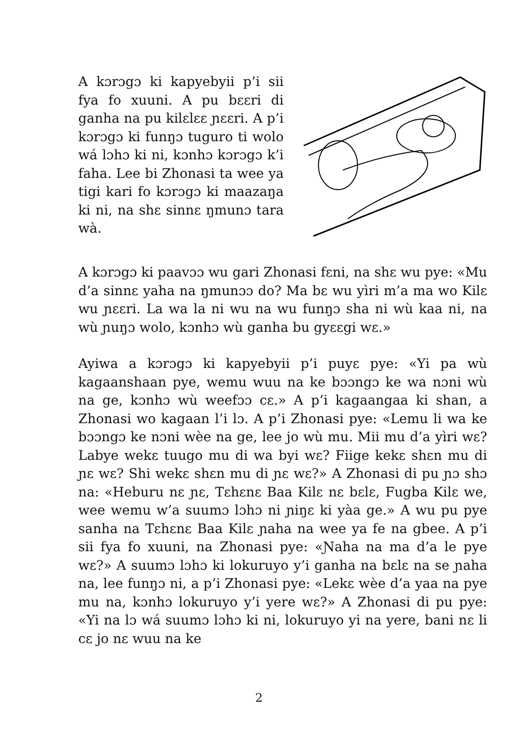A kɔrɔgɔ ki kapyebyii p’i sii fya fo xuuni. A pu bɛɛri di ganha na pu kilɛlɛɛ ɲɛɛri. A p’i kɔrɔgɔ ki funŋɔ tuguro ti wolo wá lɔhɔ ki ni, kɔnhɔ kɔrɔgɔ k’i faha. Lee bi Zhonasi ta wee ya tigi kari fo kɔrɔgɔ ki maazaŋa ki ni, na shɛ sinnɛ ŋmunɔ tara wà.
A kɔrɔgɔ ki paavɔɔ wu gari Zhonasi fɛni, na shɛ wu pye: «Mu d’a sinnɛ yaha na ŋmunɔɔ do? Ma bɛ wu yìri m’a ma wo Kilɛ wu ɲɛɛri. La wa la ni wu na wu funŋɔ sha ni wù kaa ni, na wù ɲuŋɔ wolo, kɔnhɔ wù ganha bu gyɛɛgi wɛ.»
Ayiwa a kɔrɔgɔ ki kapyebyii p’i puyɛ pye: «Yi pa wù kagaanshaan pye, wemu wuu na ke bɔɔngɔ ke wa nɔni wù na ge, kɔnhɔ wù weefɔɔ cɛ.» A p’i kagaangaa ki shan, a Zhonasi wo kagaan l’i lɔ. A p’i Zhonasi pye: «Lemu li wa ke bɔɔngɔ ke nɔni wèe na ge, lee jo wù mu. Mii mu d’a yìri wɛ? Labye wekɛ tuugo mu di wa byi wɛ? Fiige kekɛ shɛn mu di ɲɛ wɛ? Shi wekɛ shɛn mu di ɲɛ wɛ?» A Zhonasi di pu ɲɔ shɔ na: «Heburu nɛ ɲɛ, Tɛhɛnɛ Baa Kilɛ nɛ bɛlɛ, Fugba Kilɛ we, wee wemu w’a suumɔ lɔhɔ ni ɲiŋɛ ki yàa ge.» A wu pu pye sanha na Tɛhɛnɛ Baa Kilɛ ɲaha na wee ya fe na gbee. A p’i sii fya fo xuuni, na Zhonasi pye: «Ɲaha na ma d’a le pye wɛ?» A suumɔ lɔhɔ ki lokuruyo y’i ganha na bɛlɛ na se ɲaha na, lee funŋɔ ni, a p’i Zhonasi pye: «Lekɛ wèe d’a yaa na pye mu na, kɔnhɔ lokuruyo y’i yere wɛ?» A Zhonasi di pu pye: «Yi na lɔ wá suumɔ lɔhɔ ki ni, lokuruyo yi na yere, bani nɛ li cɛ jo nɛ wuu na ke
2